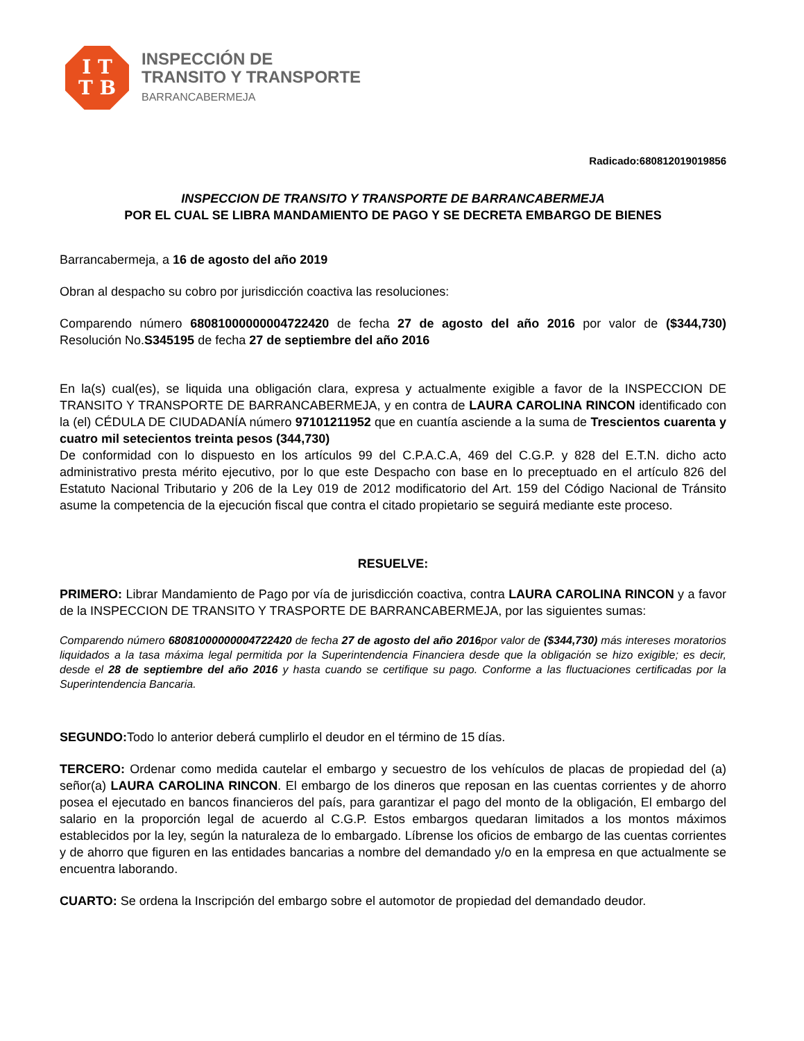I T
T B
INSPECCIÓN DE
TRANSITO Y TRANSPORTE
BARRANCABERMEJA
Radicado:680812019019856
INSPECCION DE TRANSITO Y TRANSPORTE DE BARRANCABERMEJA
POR EL CUAL SE LIBRA MANDAMIENTO DE PAGO Y SE DECRETA EMBARGO DE BIENES
Barrancabermeja, a 16 de agosto del año 2019
Obran al despacho su cobro por jurisdicción coactiva las resoluciones:
Comparendo número 68081000000004722420 de fecha 27 de agosto del año 2016 por valor de ($344,730) Resolución No.S345195 de fecha 27 de septiembre del año 2016
En la(s) cual(es), se liquida una obligación clara, expresa y actualmente exigible a favor de la INSPECCION DE TRANSITO Y TRANSPORTE DE BARRANCABERMEJA, y en contra de LAURA CAROLINA RINCON identificado con la (el) CÉDULA DE CIUDADANÍA número 97101211952 que en cuantía asciende a la suma de Trescientos cuarenta y cuatro mil setecientos treinta pesos (344,730)
De conformidad con lo dispuesto en los artículos 99 del C.P.A.C.A, 469 del C.G.P. y 828 del E.T.N. dicho acto administrativo presta mérito ejecutivo, por lo que este Despacho con base en lo preceptuado en el artículo 826 del Estatuto Nacional Tributario y 206 de la Ley 019 de 2012 modificatorio del Art. 159 del Código Nacional de Tránsito asume la competencia de la ejecución fiscal que contra el citado propietario se seguirá mediante este proceso.
RESUELVE:
PRIMERO: Librar Mandamiento de Pago por vía de jurisdicción coactiva, contra LAURA CAROLINA RINCON y a favor de la INSPECCION DE TRANSITO Y TRASPORTE DE BARRANCABERMEJA, por las siguientes sumas:
Comparendo número 68081000000004722420 de fecha 27 de agosto del año 2016por valor de ($344,730) más intereses moratorios liquidados a la tasa máxima legal permitida por la Superintendencia Financiera desde que la obligación se hizo exigible; es decir, desde el 28 de septiembre del año 2016 y hasta cuando se certifique su pago. Conforme a las fluctuaciones certificadas por la Superintendencia Bancaria.
SEGUNDO: Todo lo anterior deberá cumplirlo el deudor en el término de 15 días.
TERCERO: Ordenar como medida cautelar el embargo y secuestro de los vehículos de placas de propiedad del (a) señor(a) LAURA CAROLINA RINCON. El embargo de los dineros que reposan en las cuentas corrientes y de ahorro posea el ejecutado en bancos financieros del país, para garantizar el pago del monto de la obligación, El embargo del salario en la proporción legal de acuerdo al C.G.P. Estos embargos quedaran limitados a los montos máximos establecidos por la ley, según la naturaleza de lo embargado. Líbrense los oficios de embargo de las cuentas corrientes y de ahorro que figuren en las entidades bancarias a nombre del demandado y/o en la empresa en que actualmente se encuentra laborando.
CUARTO: Se ordena la Inscripción del embargo sobre el automotor de propiedad del demandado deudor.